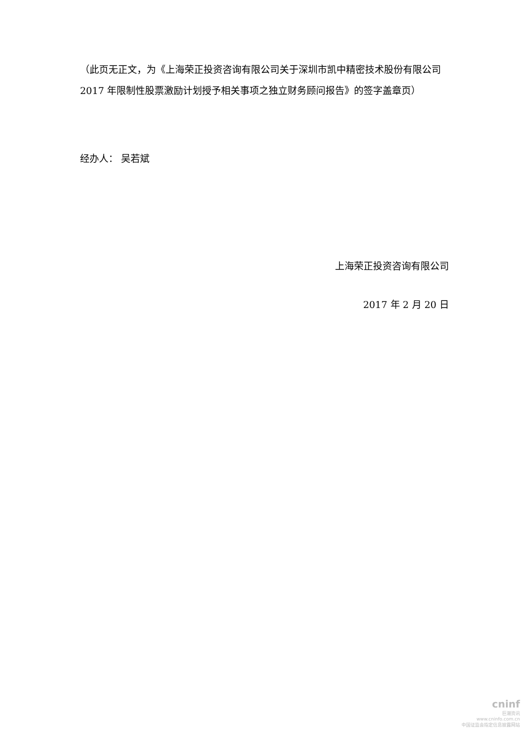（此页无正文，为《上海荣正投资咨询有限公司关于深圳市凯中精密技术股份有限公司 2017 年限制性股票激励计划授予相关事项之独立财务顾问报告》的签字盖章页）
经办人： 吴若斌
上海荣正投资咨询有限公司
2017 年 2 月 20 日
cninf
巨潮资讯
www.cninfo.com.cn
中国证监会指定信息披露网站